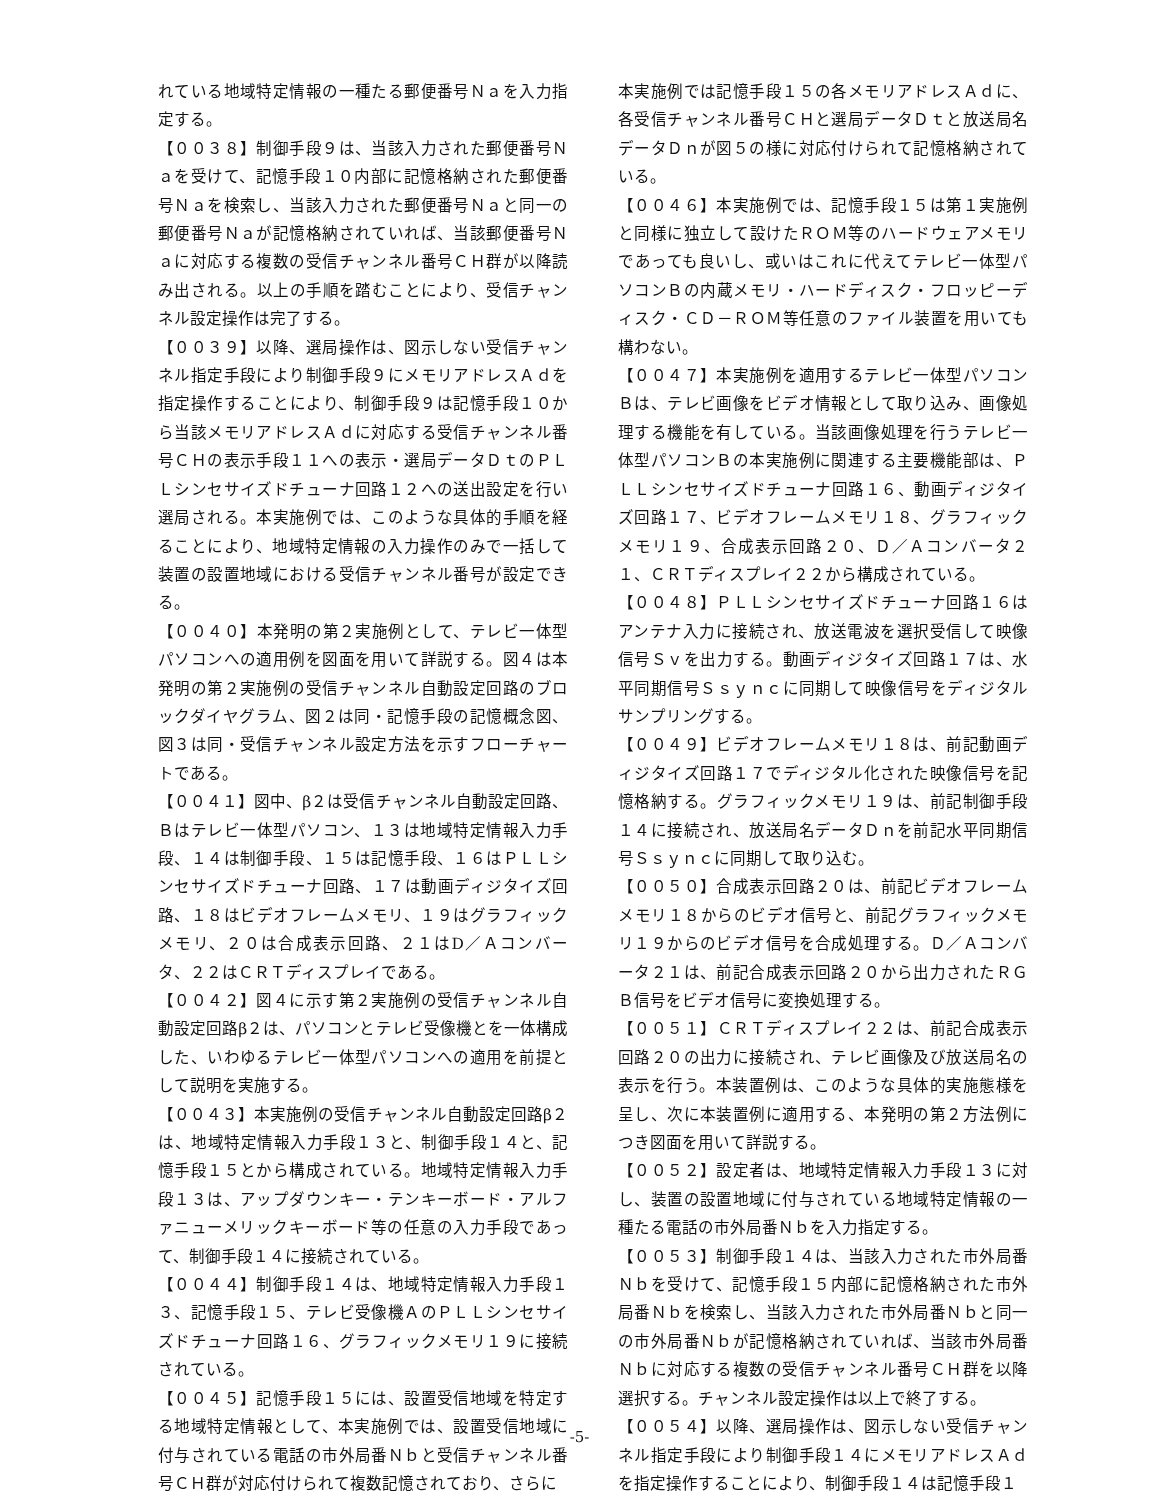れている地域特定情報の一種たる郵便番号Ｎａを入力指定する。
【００３８】制御手段９は、当該入力された郵便番号Ｎａを受けて、記憶手段１０内部に記憶格納された郵便番号Ｎａを検索し、当該入力された郵便番号Ｎａと同一の郵便番号Ｎａが記憶格納されていれば、当該郵便番号Ｎａに対応する複数の受信チャンネル番号ＣＨ群が以降読み出される。以上の手順を踏むことにより、受信チャンネル設定操作は完了する。
【００３９】以降、選局操作は、図示しない受信チャンネル指定手段により制御手段９にメモリアドレスＡｄを指定操作することにより、制御手段９は記憶手段１０から当該メモリアドレスＡｄに対応する受信チャンネル番号ＣＨの表示手段１１への表示・選局データＤｔのＰＬＬシンセサイズドチューナ回路１２への送出設定を行い選局される。本実施例では、このような具体的手順を経ることにより、地域特定情報の入力操作のみで一括して装置の設置地域における受信チャンネル番号が設定できる。
【００４０】本発明の第２実施例として、テレビ一体型パソコンへの適用例を図面を用いて詳説する。図４は本発明の第２実施例の受信チャンネル自動設定回路のブロックダイヤグラム、図２は同・記憶手段の記憶概念図、図３は同・受信チャンネル設定方法を示すフローチャートである。
【００４１】図中、β２は受信チャンネル自動設定回路、Ｂはテレビ一体型パソコン、１３は地域特定情報入力手段、１４は制御手段、１５は記憶手段、１６はＰＬＬシンセサイズドチューナ回路、１７は動画ディジタイズ回路、１８はビデオフレームメモリ、１９はグラフィックメモリ、２０は合成表示回路、２１はD／Ａコンバータ、２２はＣＲＴディスプレイである。
【００４２】図４に示す第２実施例の受信チャンネル自動設定回路β２は、パソコンとテレビ受像機とを一体構成した、いわゆるテレビ一体型パソコンへの適用を前提として説明を実施する。
【００４３】本実施例の受信チャンネル自動設定回路β２は、地域特定情報入力手段１３と、制御手段１４と、記憶手段１５とから構成されている。地域特定情報入力手段１３は、アップダウンキー・テンキーボード・アルファニューメリックキーボード等の任意の入力手段であって、制御手段１４に接続されている。
【００４４】制御手段１４は、地域特定情報入力手段１３、記憶手段１５、テレビ受像機ＡのＰＬＬシンセサイズドチューナ回路１６、グラフィックメモリ１９に接続されている。
【００４５】記憶手段１５には、設置受信地域を特定する地域特定情報として、本実施例では、設置受信地域に付与されている電話の市外局番Ｎｂと受信チャンネル番号ＣＨ群が対応付けられて複数記憶されており、さらに
本実施例では記憶手段１５の各メモリアドレスＡｄに、各受信チャンネル番号ＣＨと選局データＤｔと放送局名データＤｎが図５の様に対応付けられて記憶格納されている。
【００４６】本実施例では、記憶手段１５は第１実施例と同様に独立して設けたＲＯＭ等のハードウェアメモリであっても良いし、或いはこれに代えてテレビ一体型パソコンＢの内蔵メモリ・ハードディスク・フロッピーディスク・ＣＤ－ＲＯＭ等任意のファイル装置を用いても構わない。
【００４７】本実施例を適用するテレビ一体型パソコンＢは、テレビ画像をビデオ情報として取り込み、画像処理する機能を有している。当該画像処理を行うテレビ一体型パソコンＢの本実施例に関連する主要機能部は、ＰＬＬシンセサイズドチューナ回路１６、動画ディジタイズ回路１７、ビデオフレームメモリ１８、グラフィックメモリ１９、合成表示回路２０、Ｄ／Ａコンバータ２１、ＣＲＴディスプレイ２２から構成されている。
【００４８】ＰＬＬシンセサイズドチューナ回路１６はアンテナ入力に接続され、放送電波を選択受信して映像信号Ｓｖを出力する。動画ディジタイズ回路１７は、水平同期信号Ｓｓｙｎｃに同期して映像信号をディジタルサンプリングする。
【００４９】ビデオフレームメモリ１８は、前記動画ディジタイズ回路１７でディジタル化された映像信号を記憶格納する。グラフィックメモリ１９は、前記制御手段１４に接続され、放送局名データＤｎを前記水平同期信号Ｓｓｙｎｃに同期して取り込む。
【００５０】合成表示回路２０は、前記ビデオフレームメモリ１８からのビデオ信号と、前記グラフィックメモリ１９からのビデオ信号を合成処理する。Ｄ／Ａコンバータ２１は、前記合成表示回路２０から出力されたＲＧＢ信号をビデオ信号に変換処理する。
【００５１】ＣＲＴディスプレイ２２は、前記合成表示回路２０の出力に接続され、テレビ画像及び放送局名の表示を行う。本装置例は、このような具体的実施態様を呈し、次に本装置例に適用する、本発明の第２方法例につき図面を用いて詳説する。
【００５２】設定者は、地域特定情報入力手段１３に対し、装置の設置地域に付与されている地域特定情報の一種たる電話の市外局番Ｎｂを入力指定する。
【００５３】制御手段１４は、当該入力された市外局番Ｎｂを受けて、記憶手段１５内部に記憶格納された市外局番Ｎｂを検索し、当該入力された市外局番Ｎｂと同一の市外局番Ｎｂが記憶格納されていれば、当該市外局番Ｎｂに対応する複数の受信チャンネル番号ＣＨ群を以降選択する。チャンネル設定操作は以上で終了する。
【００５４】以降、選局操作は、図示しない受信チャンネル指定手段により制御手段１４にメモリアドレスＡｄを指定操作することにより、制御手段１４は記憶手段１
-5-